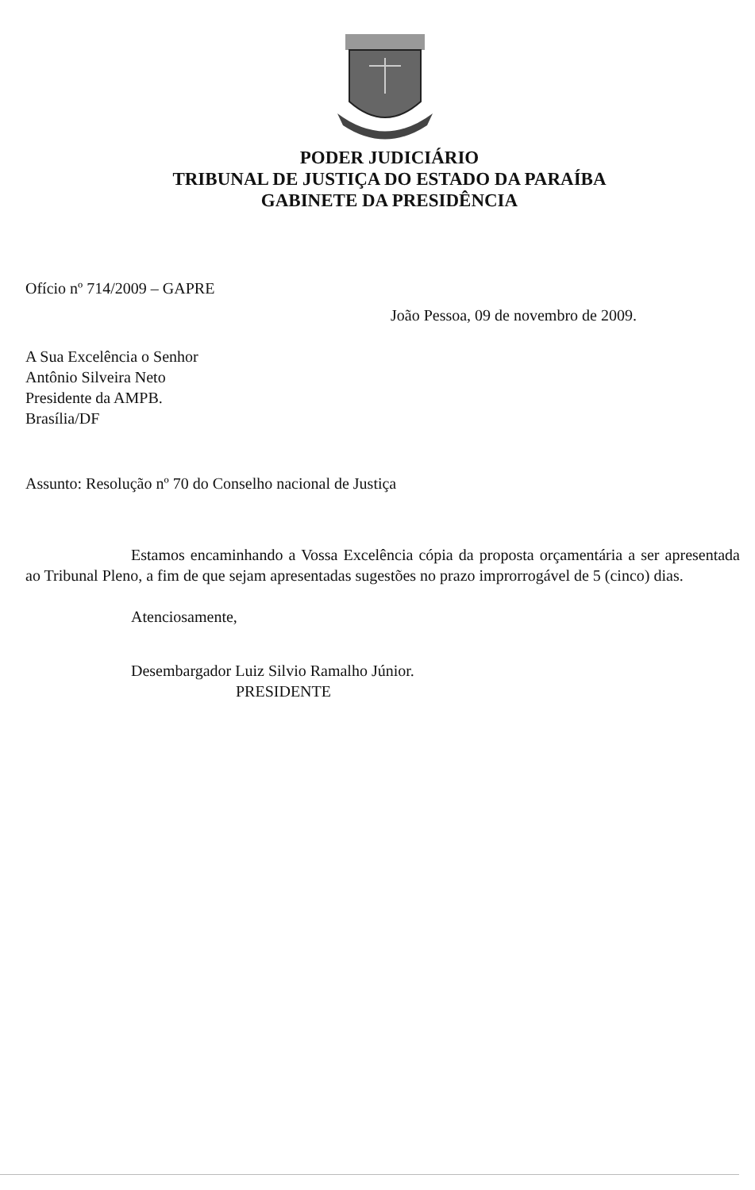PODER JUDICIÁRIO
TRIBUNAL DE JUSTIÇA DO ESTADO DA PARAÍBA
GABINETE DA PRESIDÊNCIA
Ofício nº 714/2009 – GAPRE
João Pessoa, 09 de novembro de 2009.
A Sua Excelência o Senhor
Antônio Silveira Neto
Presidente da AMPB.
Brasília/DF
Assunto: Resolução nº 70 do Conselho nacional de Justiça
Estamos encaminhando a Vossa Excelência cópia da proposta orçamentária a ser apresentada ao Tribunal Pleno, a fim de que sejam apresentadas sugestões no prazo improrrogável de 5 (cinco) dias.
Atenciosamente,
Desembargador Luiz Silvio Ramalho Júnior.
PRESIDENTE